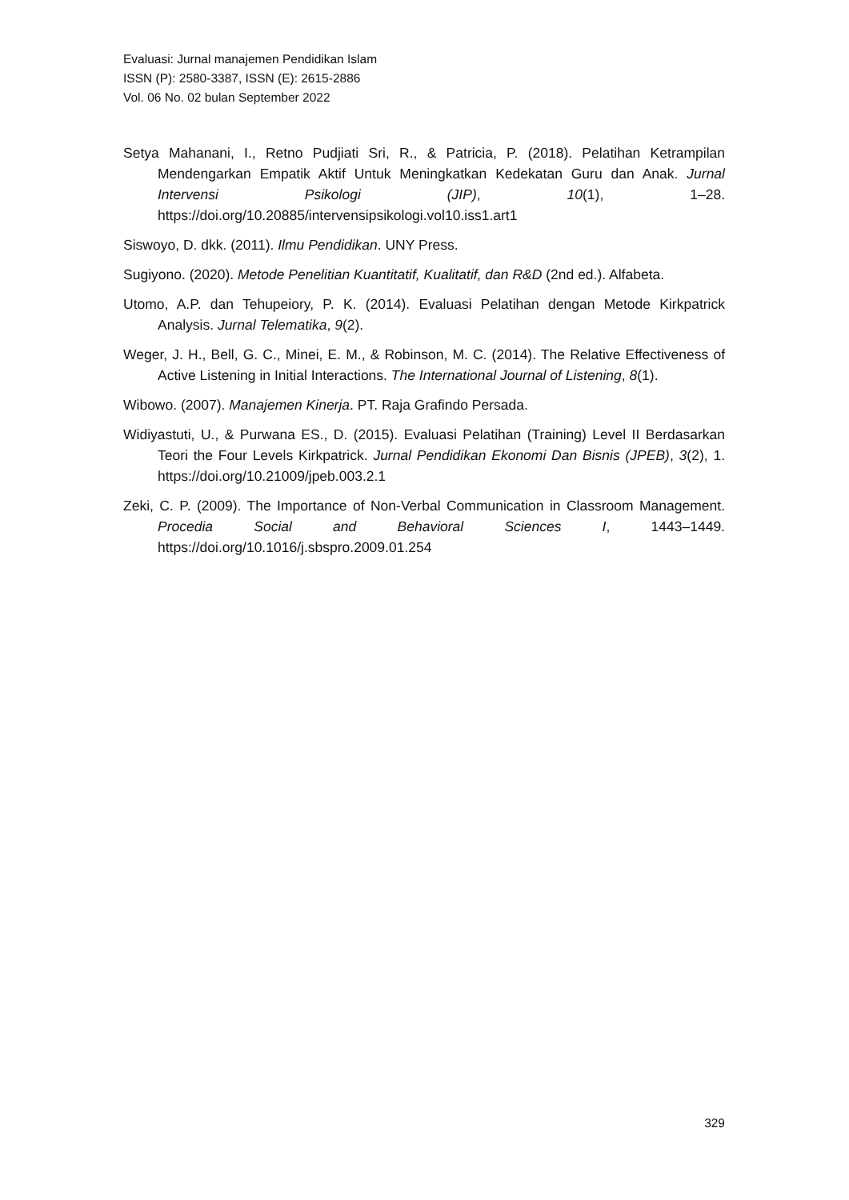Evaluasi: Jurnal manajemen Pendidikan Islam
ISSN (P): 2580-3387, ISSN (E): 2615-2886
Vol. 06 No. 02 bulan September 2022
Setya Mahanani, I., Retno Pudjiati Sri, R., & Patricia, P. (2018). Pelatihan Ketrampilan Mendengarkan Empatik Aktif Untuk Meningkatkan Kedekatan Guru dan Anak. Jurnal Intervensi Psikologi (JIP), 10(1), 1–28. https://doi.org/10.20885/intervensipsikologi.vol10.iss1.art1
Siswoyo, D. dkk. (2011). Ilmu Pendidikan. UNY Press.
Sugiyono. (2020). Metode Penelitian Kuantitatif, Kualitatif, dan R&D (2nd ed.). Alfabeta.
Utomo, A.P. dan Tehupeiory, P. K. (2014). Evaluasi Pelatihan dengan Metode Kirkpatrick Analysis. Jurnal Telematika, 9(2).
Weger, J. H., Bell, G. C., Minei, E. M., & Robinson, M. C. (2014). The Relative Effectiveness of Active Listening in Initial Interactions. The International Journal of Listening, 8(1).
Wibowo. (2007). Manajemen Kinerja. PT. Raja Grafindo Persada.
Widiyastuti, U., & Purwana ES., D. (2015). Evaluasi Pelatihan (Training) Level II Berdasarkan Teori the Four Levels Kirkpatrick. Jurnal Pendidikan Ekonomi Dan Bisnis (JPEB), 3(2), 1. https://doi.org/10.21009/jpeb.003.2.1
Zeki, C. P. (2009). The Importance of Non-Verbal Communication in Classroom Management. Procedia Social and Behavioral Sciences I, 1443–1449. https://doi.org/10.1016/j.sbspro.2009.01.254
329